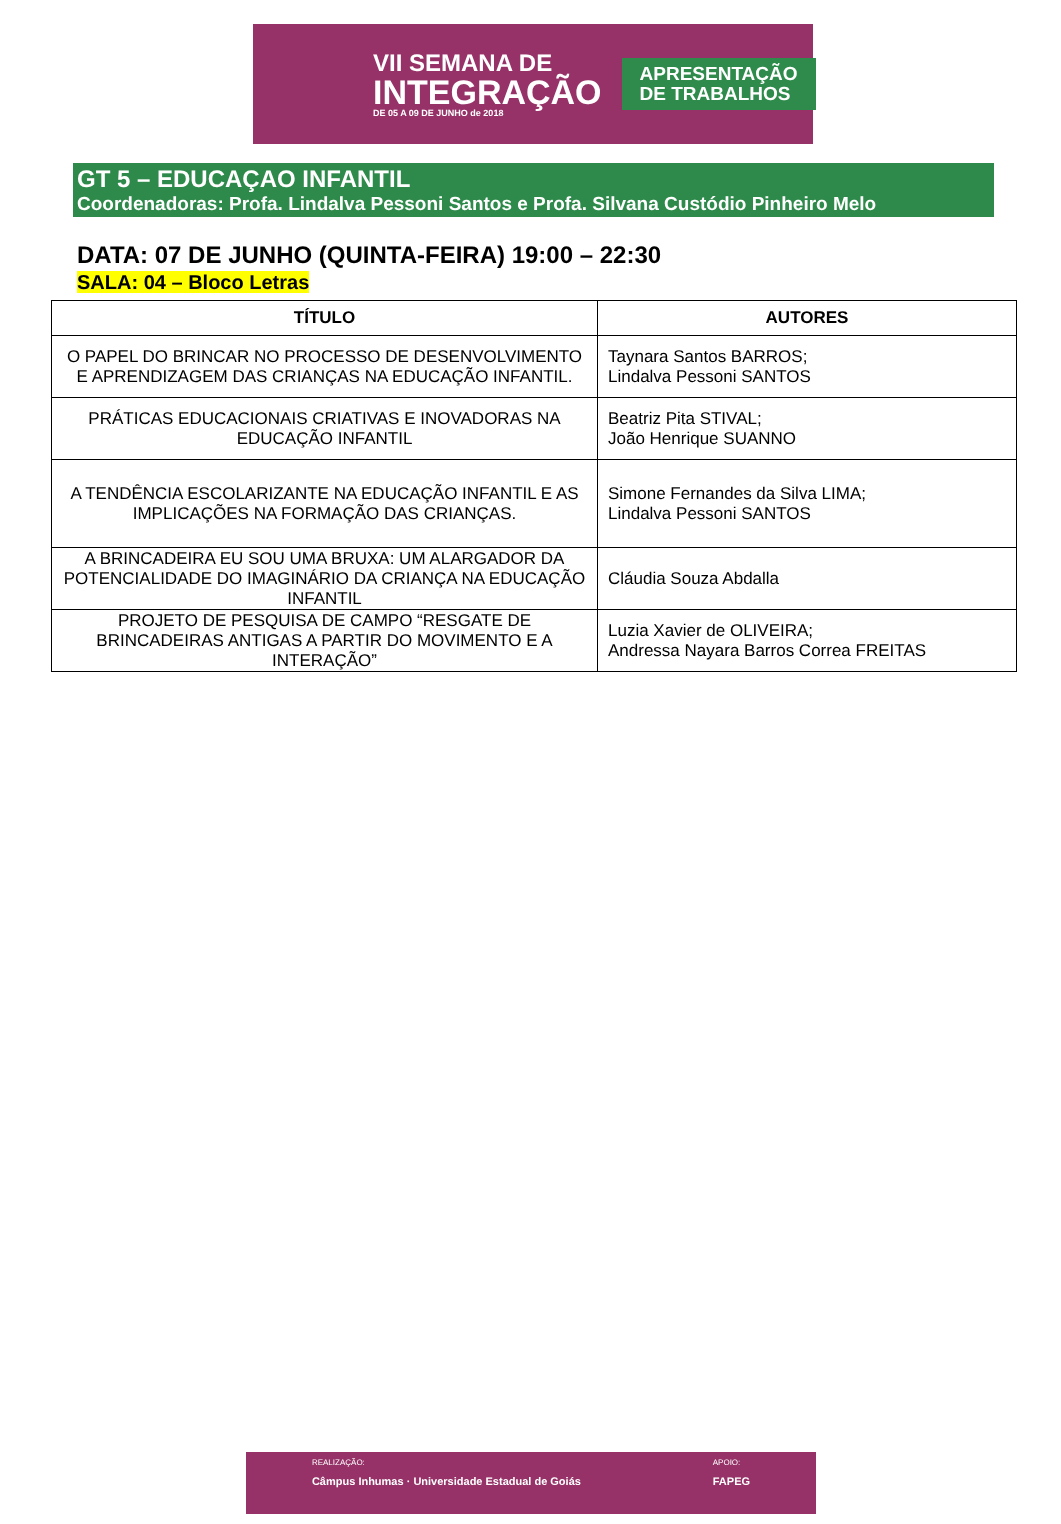VII SEMANA DE
INTEGRAÇÃO
DE 05 A 09 DE JUNHO de 2018
APRESENTAÇÃO
DE TRABALHOS
GT 5 – EDUCAÇAO INFANTIL
Coordenadoras: Profa. Lindalva Pessoni Santos e Profa. Silvana Custódio Pinheiro Melo
DATA: 07 DE JUNHO (QUINTA-FEIRA) 19:00 – 22:30
SALA: 04 – Bloco Letras
| TÍTULO | AUTORES |
| --- | --- |
| O PAPEL DO BRINCAR NO PROCESSO DE DESENVOLVIMENTO E APRENDIZAGEM DAS CRIANÇAS NA EDUCAÇÃO INFANTIL. | Taynara Santos BARROS; Lindalva Pessoni SANTOS |
| PRÁTICAS EDUCACIONAIS CRIATIVAS E INOVADORAS NA EDUCAÇÃO INFANTIL | Beatriz Pita STIVAL; João Henrique SUANNO |
| A TENDÊNCIA ESCOLARIZANTE NA EDUCAÇÃO INFANTIL E AS IMPLICAÇÕES NA FORMAÇÃO DAS CRIANÇAS. | Simone Fernandes da Silva LIMA; Lindalva Pessoni SANTOS |
| A BRINCADEIRA EU SOU UMA BRUXA: UM ALARGADOR DA POTENCIALIDADE DO IMAGINÁRIO DA CRIANÇA NA EDUCAÇÃO INFANTIL | Cláudia Souza Abdalla |
| PROJETO DE PESQUISA DE CAMPO “RESGATE DE BRINCADEIRAS ANTIGAS A PARTIR DO MOVIMENTO E A INTERAÇÃO” | Luzia Xavier de OLIVEIRA; Andressa Nayara Barros Correa FREITAS |
REALIZAÇÃO:
Câmpus Inhumas · Universidade Estadual de Goiás
APOIO:
FAPEG